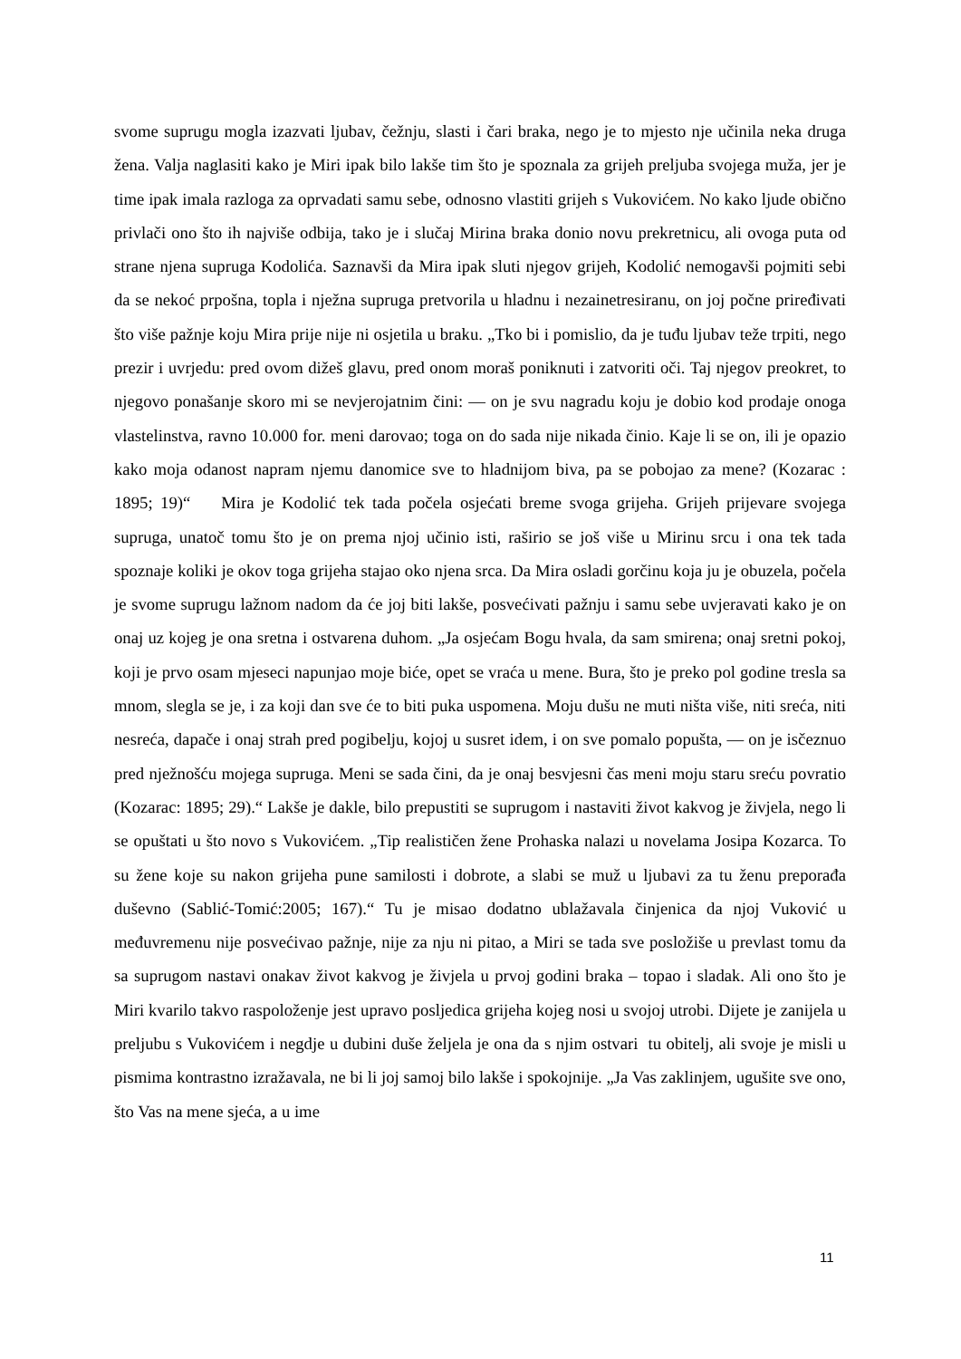svome suprugu mogla izazvati ljubav, čežnju, slasti i čari braka, nego je to mjesto nje učinila neka druga žena. Valja naglasiti kako je Miri ipak bilo lakše tim što je spoznala za grijeh preljuba svojega muža, jer je time ipak imala razloga za oprvadati samu sebe, odnosno vlastiti grijeh s Vukovićem. No kako ljude obično privlači ono što ih najviše odbija, tako je i slučaj Mirina braka donio novu prekretnicu, ali ovoga puta od strane njena supruga Kodolića. Saznavši da Mira ipak sluti njegov grijeh, Kodolić nemogavši pojmiti sebi da se nekoć prpošna, topla i nježna supruga pretvorila u hladnu i nezainetresiranu, on joj počne priređivati što više pažnje koju Mira prije nije ni osjetila u braku. „Tko bi i pomislio, da je tuđu ljubav teže trpiti, nego prezir i uvrjedu: pred ovom dižeš glavu, pred onom moraš poniknuti i zatvoriti oči. Taj njegov preokret, to njegovo ponašanje skoro mi se nevjerojatnim čini: — on je svu nagradu koju je dobio kod prodaje onoga vlastelinstva, ravno 10.000 for. meni darovao; toga on do sada nije nikada činio. Kaje li se on, ili je opazio kako moja odanost napram njemu danomice sve to hladnijom biva, pa se pobojao za mene? (Kozarac : 1895; 19)“ Mira je Kodolić tek tada počela osjećati breme svoga grijeha. Grijeh prijevare svojega supruga, unatoč tomu što je on prema njoj učinio isti, raširio se još više u Mirinu srcu i ona tek tada spoznaje koliki je okov toga grijeha stajao oko njena srca. Da Mira osladi gorčinu koja ju je obuzela, počela je svome suprugu lažnom nadom da će joj biti lakše, posvećivati pažnju i samu sebe uvjeravati kako je on onaj uz kojeg je ona sretna i ostvarena duhom. „Ja osjećam Bogu hvala, da sam smirena; onaj sretni pokoj, koji je prvo osam mjeseci napunjao moje biće, opet se vraća u mene. Bura, što je preko pol godine tresla sa mnom, slegla se je, i za koji dan sve će to biti puka uspomena. Moju dušu ne muti ništa više, niti sreća, niti nesreća, dapače i onaj strah pred pogibelju, kojoj u susret idem, i on sve pomalo popušta, — on je isčeznuo pred nježnošću mojega supruga. Meni se sada čini, da je onaj besvjesni čas meni moju staru sreću povratio (Kozarac: 1895; 29).“ Lakše je dakle, bilo prepustiti se suprugom i nastaviti život kakvog je živjela, nego li se opuštati u što novo s Vukovićem. „Tip realističen žene Prohaska nalazi u novelama Josipa Kozarca. To su žene koje su nakon grijeha pune samilosti i dobrote, a slabi se muž u ljubavi za tu ženu preporađa duševno (Sablić-Tomić:2005; 167).“ Tu je misao dodatno ublažavala činjenica da njoj Vuković u međuvremenu nije posvećivao pažnje, nije za nju ni pitao, a Miri se tada sve posložiše u prevlast tomu da sa suprugom nastavi onakav život kakvog je živjela u prvoj godini braka – topao i sladak. Ali ono što je Miri kvarilo takvo raspoloženje jest upravo posljedica grijeha kojeg nosi u svojoj utrobi. Dijete je zanijela u preljubu s Vukovićem i negdje u dubini duše željela je ona da s njim ostvari tu obitelj, ali svoje je misli u pismima kontrastno izražavala, ne bi li joj samoj bilo lakše i spokojnije. „Ja Vas zaklinjem, ugušite sve ono, što Vas na mene sjeća, a u ime
11